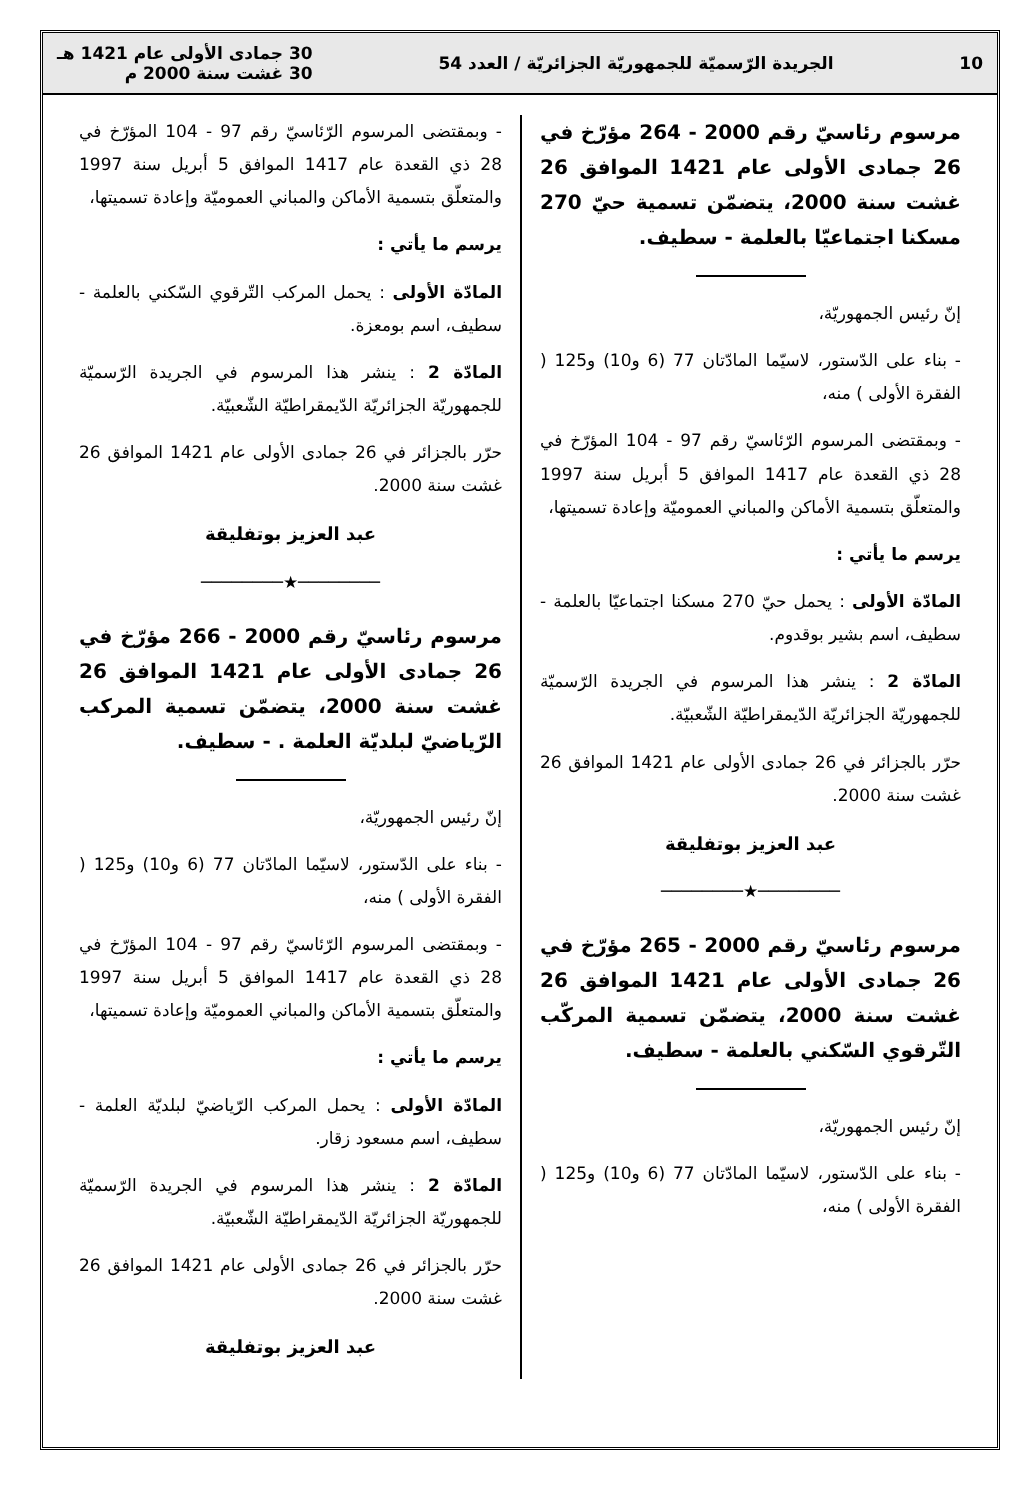10 الجريدة الرّسميّة للجمهوريّة الجزائريّة / العدد 54 30 جمادى الأولى عام 1421 هـ
30 غشت سنة 2000 م
مرسوم رئاسيّ رقم 2000 - 264 مؤرّخ في 26 جمادى الأولى عام 1421 الموافق 26 غشت سنة 2000، يتضمّن تسمية حيّ 270 مسكنا اجتماعيّا بالعلمة - سطيف.
إنّ رئيس الجمهوريّة،
- بناء على الدّستور، لاسيّما المادّتان 77 (6 و10) و125 ( الفقرة الأولى ) منه،
- وبمقتضى المرسوم الرّئاسيّ رقم 97 - 104 المؤرّخ في 28 ذي القعدة عام 1417 الموافق 5 أبريل سنة 1997 والمتعلّق بتسمية الأماكن والمباني العموميّة وإعادة تسميتها،
يرسم ما يأتي :
المادّة الأولى : يحمل حيّ 270 مسكنا اجتماعيّا بالعلمة - سطيف، اسم بشير بوقدوم.
المادّة 2 : ينشر هذا المرسوم في الجريدة الرّسميّة للجمهوريّة الجزائريّة الدّيمقراطيّة الشّعبيّة.
حرّر بالجزائر في 26 جمادى الأولى عام 1421 الموافق 26 غشت سنة 2000.
عبد العزيز بوتفليقة
────────★────────
مرسوم رئاسيّ رقم 2000 - 265 مؤرّخ في 26 جمادى الأولى عام 1421 الموافق 26 غشت سنة 2000، يتضمّن تسمية المركّب التّرقوي السّكني بالعلمة - سطيف.
إنّ رئيس الجمهوريّة،
- بناء على الدّستور، لاسيّما المادّتان 77 (6 و10) و125 ( الفقرة الأولى ) منه،
- وبمقتضى المرسوم الرّئاسيّ رقم 97 - 104 المؤرّخ في 28 ذي القعدة عام 1417 الموافق 5 أبريل سنة 1997 والمتعلّق بتسمية الأماكن والمباني العموميّة وإعادة تسميتها،
يرسم ما يأتي :
المادّة الأولى : يحمل المركب التّرقوي السّكني بالعلمة - سطيف، اسم بومعزة.
المادّة 2 : ينشر هذا المرسوم في الجريدة الرّسميّة للجمهوريّة الجزائريّة الدّيمقراطيّة الشّعبيّة.
حرّر بالجزائر في 26 جمادى الأولى عام 1421 الموافق 26 غشت سنة 2000.
عبد العزيز بوتفليقة
────────★────────
مرسوم رئاسيّ رقم 2000 - 266 مؤرّخ في 26 جمادى الأولى عام 1421 الموافق 26 غشت سنة 2000، يتضمّن تسمية المركب الرّياضيّ لبلديّة العلمة . - سطيف.
إنّ رئيس الجمهوريّة،
- بناء على الدّستور، لاسيّما المادّتان 77 (6 و10) و125 ( الفقرة الأولى ) منه،
- وبمقتضى المرسوم الرّئاسيّ رقم 97 - 104 المؤرّخ في 28 ذي القعدة عام 1417 الموافق 5 أبريل سنة 1997 والمتعلّق بتسمية الأماكن والمباني العموميّة وإعادة تسميتها،
يرسم ما يأتي :
المادّة الأولى : يحمل المركب الرّياضيّ لبلديّة العلمة - سطيف، اسم مسعود زقار.
المادّة 2 : ينشر هذا المرسوم في الجريدة الرّسميّة للجمهوريّة الجزائريّة الدّيمقراطيّة الشّعبيّة.
حرّر بالجزائر في 26 جمادى الأولى عام 1421 الموافق 26 غشت سنة 2000.
عبد العزيز بوتفليقة